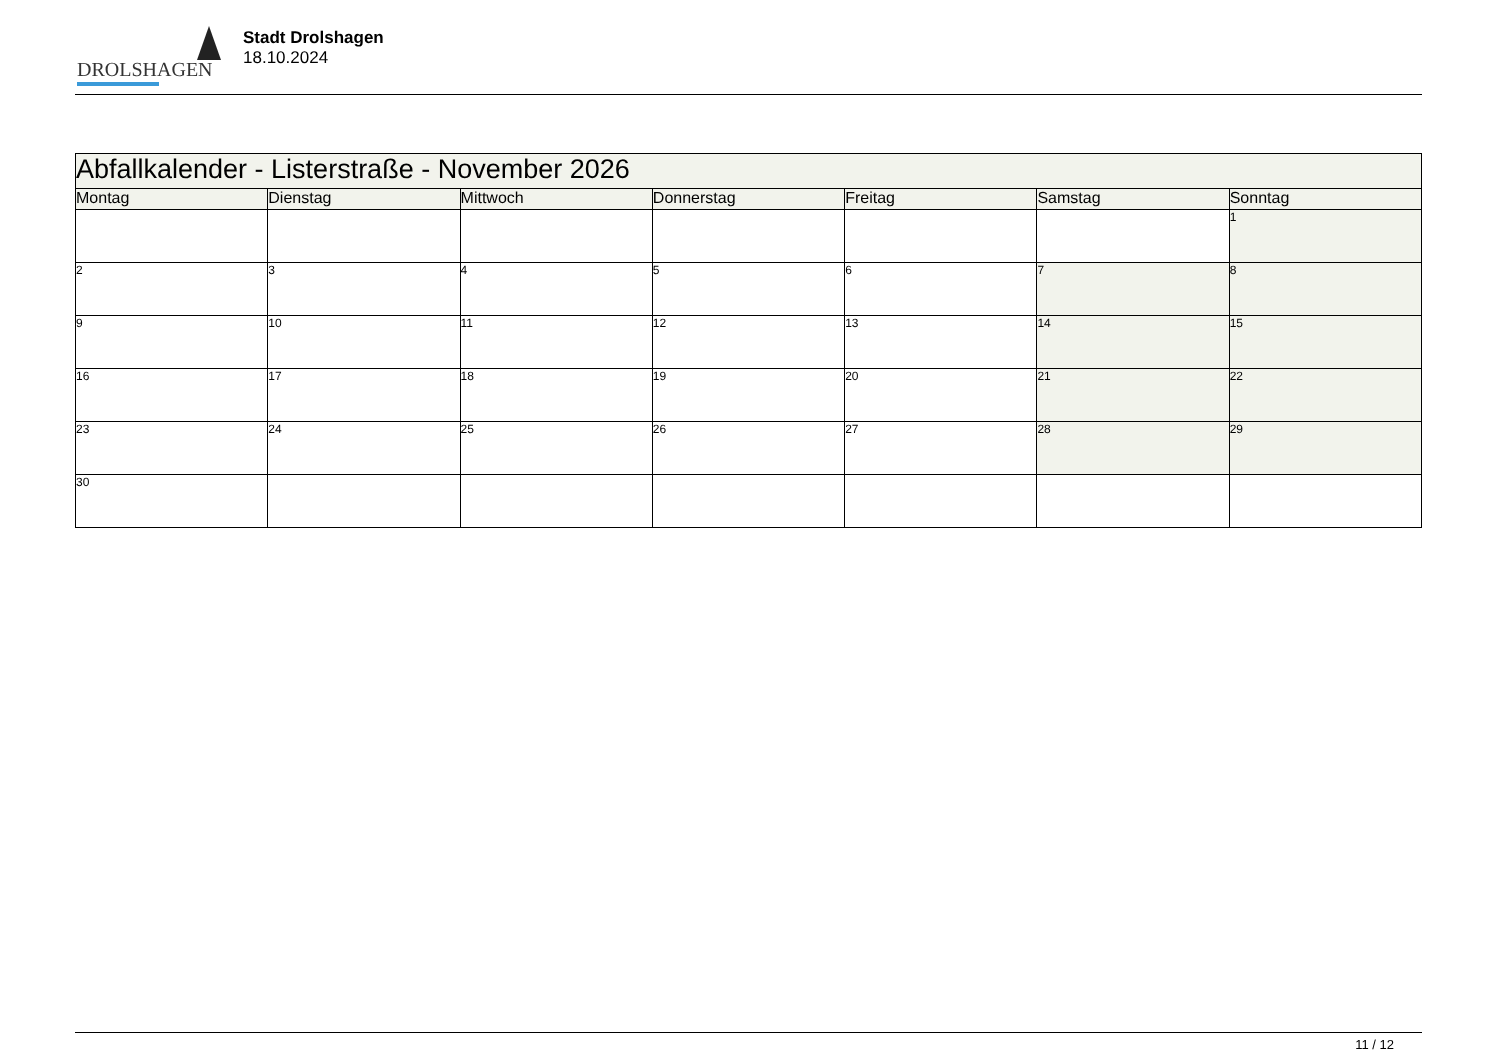DROLSHAGEN
Stadt Drolshagen
18.10.2024
| Abfallkalender - Listerstraße - November 2026 | | | | | | |
| --- | --- | --- | --- | --- | --- | --- |
| Montag | Dienstag | Mittwoch | Donnerstag | Freitag | Samstag | Sonntag |
| | | | | | | 1 |
| 2 | 3 | 4 | 5 | 6 | 7 | 8 |
| 9 | 10 | 11 | 12 | 13 | 14 | 15 |
| 16 | 17 | 18 | 19 | 20 | 21 | 22 |
| 23 | 24 | 25 | 26 | 27 | 28 | 29 |
| 30 | | | | | | |
11 / 12